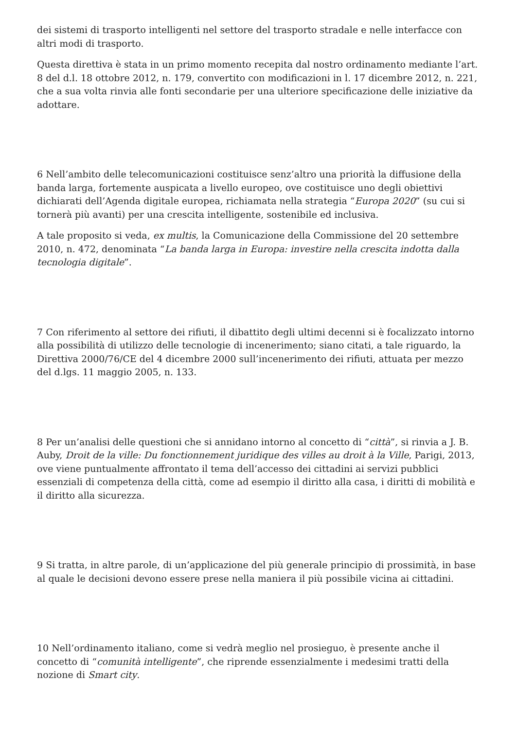dei sistemi di trasporto intelligenti nel settore del trasporto stradale e nelle interfacce con altri modi di trasporto.
Questa direttiva è stata in un primo momento recepita dal nostro ordinamento mediante l’art. 8 del d.l. 18 ottobre 2012, n. 179, convertito con modificazioni in l. 17 dicembre 2012, n. 221, che a sua volta rinvia alle fonti secondarie per una ulteriore specificazione delle iniziative da adottare.
6 Nell’ambito delle telecomunicazioni costituisce senz’altro una priorità la diffusione della banda larga, fortemente auspicata a livello europeo, ove costituisce uno degli obiettivi dichiarati dell’Agenda digitale europea, richiamata nella strategia “Europa 2020” (su cui si tornerà più avanti) per una crescita intelligente, sostenibile ed inclusiva.
A tale proposito si veda, ex multis, la Comunicazione della Commissione del 20 settembre 2010, n. 472, denominata “La banda larga in Europa: investire nella crescita indotta dalla tecnologia digitale”.
7 Con riferimento al settore dei rifiuti, il dibattito degli ultimi decenni si è focalizzato intorno alla possibilità di utilizzo delle tecnologie di incenerimento; siano citati, a tale riguardo, la Direttiva 2000/76/CE del 4 dicembre 2000 sull’incenerimento dei rifiuti, attuata per mezzo del d.lgs. 11 maggio 2005, n. 133.
8 Per un’analisi delle questioni che si annidano intorno al concetto di “città”, si rinvia a J. B. Auby, Droit de la ville: Du fonctionnement juridique des villes au droit à la Ville, Parigi, 2013, ove viene puntualmente affrontato il tema dell’accesso dei cittadini ai servizi pubblici essenziali di competenza della città, come ad esempio il diritto alla casa, i diritti di mobilità e il diritto alla sicurezza.
9 Si tratta, in altre parole, di un’applicazione del più generale principio di prossimità, in base al quale le decisioni devono essere prese nella maniera il più possibile vicina ai cittadini.
10 Nell’ordinamento italiano, come si vedrà meglio nel prosieguo, è presente anche il concetto di “comunità intelligente”, che riprende essenzialmente i medesimi tratti della nozione di Smart city.